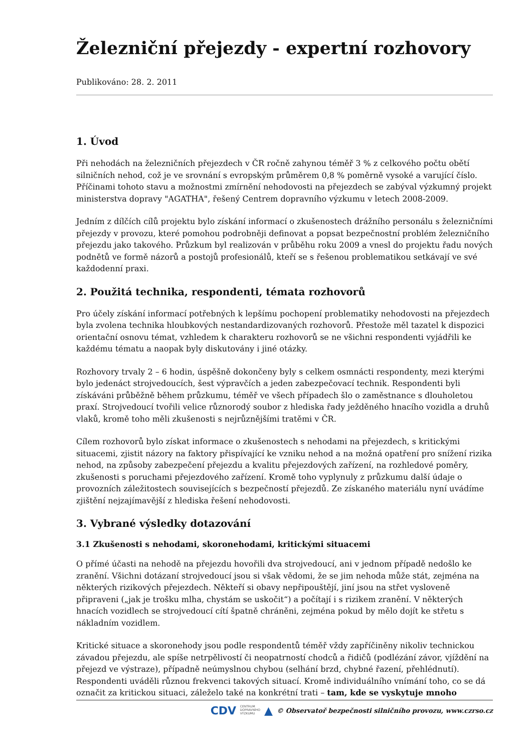Železniční přejezdy - expertní rozhovory
Publikováno: 28. 2. 2011
1. Úvod
Při nehodách na železničních přejezdech v ČR ročně zahynou téměř 3 % z celkového počtu obětí silničních nehod, což je ve srovnání s evropským průměrem 0,8 % poměrně vysoké a varující číslo. Příčinami tohoto stavu a možnostmi zmírnění nehodovosti na přejezdech se zabýval výzkumný projekt ministerstva dopravy "AGATHA", řešený Centrem dopravního výzkumu v letech 2008-2009.
Jedním z dílčích cílů projektu bylo získání informací o zkušenostech drážního personálu s železničními přejezdy v provozu, které pomohou podrobněji definovat a popsat bezpečnostní problém železničního přejezdu jako takového. Průzkum byl realizován v průběhu roku 2009 a vnesl do projektu řadu nových podnětů ve formě názorů a postojů profesionálů, kteří se s řešenou problematikou setkávají ve své každodenní praxi.
2. Použitá technika, respondenti, témata rozhovorů
Pro účely získání informací potřebných k lepšímu pochopení problematiky nehodovosti na přejezdech byla zvolena technika hloubkových nestandardizovaných rozhovorů. Přestože měl tazatel k dispozici orientační osnovu témat, vzhledem k charakteru rozhovorů se ne všichni respondenti vyjádřili ke každému tématu a naopak byly diskutovány i jiné otázky.
Rozhovory trvaly 2 – 6 hodin, úspěšně dokončeny byly s celkem osmnácti respondenty, mezi kterými bylo jedenáct strojvedoucích, šest výpravčích a jeden zabezpečovací technik. Respondenti byli získáváni průběžně během průzkumu, téměř ve všech případech šlo o zaměstnance s dlouholetou praxí. Strojvedoucí tvořili velice různorodý soubor z hlediska řady ježděného hnacího vozidla a druhů vlaků, kromě toho měli zkušenosti s nejrůznějšími tratěmi v ČR.
Cílem rozhovorů bylo získat informace o zkušenostech s nehodami na přejezdech, s kritickými situacemi, zjistit názory na faktory přispívající ke vzniku nehod a na možná opatření pro snížení rizika nehod, na způsoby zabezpečení přejezdu a kvalitu přejezdových zařízení, na rozhledové poměry, zkušenosti s poruchami přejezdového zařízení. Kromě toho vyplynuly z průzkumu další údaje o provozních záležitostech souvisejících s bezpečností přejezdů. Ze získaného materiálu nyní uvádíme zjištění nejzajímavější z hlediska řešení nehodovosti.
3. Vybrané výsledky dotazování
3.1 Zkušenosti s nehodami, skoronehodami, kritickými situacemi
O přímé účasti na nehodě na přejezdu hovořili dva strojvedoucí, ani v jednom případě nedošlo ke zranění. Všichni dotázaní strojvedoucí jsou si však vědomi, že se jim nehoda může stát, zejména na některých rizikových přejezdech. Někteří si obavy nepřipouštějí, jiní jsou na střet vysloveně připraveni („jak je trošku mlha, chystám se uskočit“) a počítají i s rizikem zranění. V některých hnacích vozidlech se strojvedoucí cítí špatně chráněni, zejména pokud by mělo dojít ke střetu s nákladním vozidlem.
Kritické situace a skoronehody jsou podle respondentů téměř vždy zapříčiněny nikoliv technickou závadou přejezdu, ale spíše netrpělivostí či neopatrností chodců a řidičů (podlézání závor, vjíždění na přejezd ve výstraze), případně neúmyslnou chybou (selhání brzd, chybné řazení, přehlédnutí). Respondenti uváděli různou frekvenci takových situací. Kromě individuálního vnímání toho, co se dá označit za kritickou situaci, záleželo také na konkrétní trati – tam, kde se vyskytuje mnoho
CDV CENTRUM
DOPRAVNÍHO
VÝZKUMU ▲ © Observatoř bezpečnosti silničního provozu, www.czrso.cz